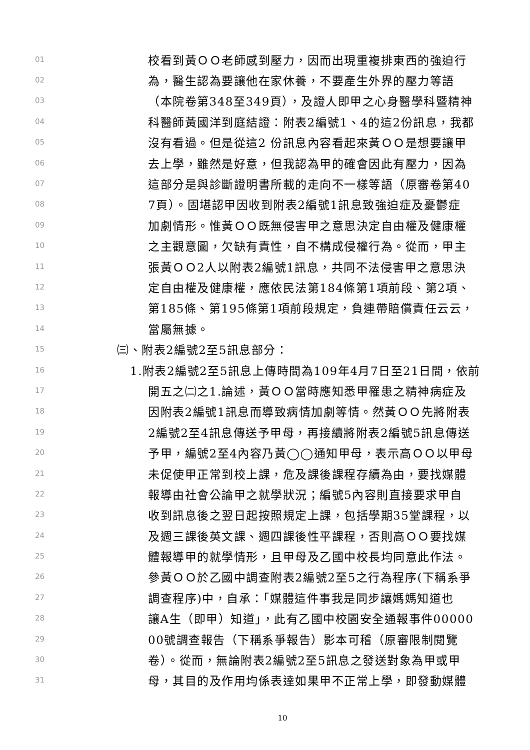01 校看到黃ＯＯ老師感到壓力，因而出現重複排東西的強迫行
02 為，醫生認為要讓他在家休養，不要產生外界的壓力等語
03 （本院卷第348至349頁），及證人即甲之心身醫學科暨精神
04 科醫師黃國洋到庭結證：附表2編號1、4的這2份訊息，我都
05 沒有看過。但是從這2 份訊息內容看起來黃ＯＯ是想要讓甲
06 去上學，雖然是好意，但我認為甲的確會因此有壓力，因為
07 這部分是與診斷證明書所載的走向不一樣等語（原審卷第40
08 7頁）。固堪認甲因收到附表2編號1訊息致強迫症及憂鬱症
09 加劇情形。惟黃ＯＯ既無侵害甲之意思決定自由權及健康權
10 之主觀意圖，欠缺有責性，自不構成侵權行為。從而，甲主
11 張黃ＯＯ2人以附表2編號1訊息，共同不法侵害甲之意思決
12 定自由權及健康權，應依民法第184條第1項前段、第2項、
13 第185條、第195條第1項前段規定，負連帶賠償責任云云，
14 當屬無據。
15 ㈢、附表2編號2至5訊息部分：
16 1.附表2編號2至5訊息上傳時間為109年4月7日至21日間，依前
17 開五之㈡之1.論述，黃ＯＯ當時應知悉甲罹患之精神病症及
18 因附表2編號1訊息而導致病情加劇等情。然黃ＯＯ先將附表
19 2編號2至4訊息傳送予甲母，再接續將附表2編號5訊息傳送
20 予甲，編號2至4內容乃黃◯◯通知甲母，表示高ＯＯ以甲母
21 未促使甲正常到校上課，危及課後課程存續為由，要找媒體
22 報導由社會公論甲之就學狀況；編號5內容則直接要求甲自
23 收到訊息後之翌日起按照規定上課，包括學期35堂課程，以
24 及週三課後英文課、週四課後性平課程，否則高ＯＯ要找媒
25 體報導甲的就學情形，且甲母及乙國中校長均同意此作法。
26 參黃ＯＯ於乙國中調查附表2編號2至5之行為程序(下稱系爭
27 調查程序)中，自承：「媒體這件事我是同步讓媽媽知道也
28 讓A生（即甲）知道」，此有乙國中校園安全通報事件00000
29 00號調查報告（下稱系爭報告）影本可稽（原審限制閱覽
30 卷）。從而，無論附表2編號2至5訊息之發送對象為甲或甲
31 母，其目的及作用均係表達如果甲不正常上學，即發動媒體
10